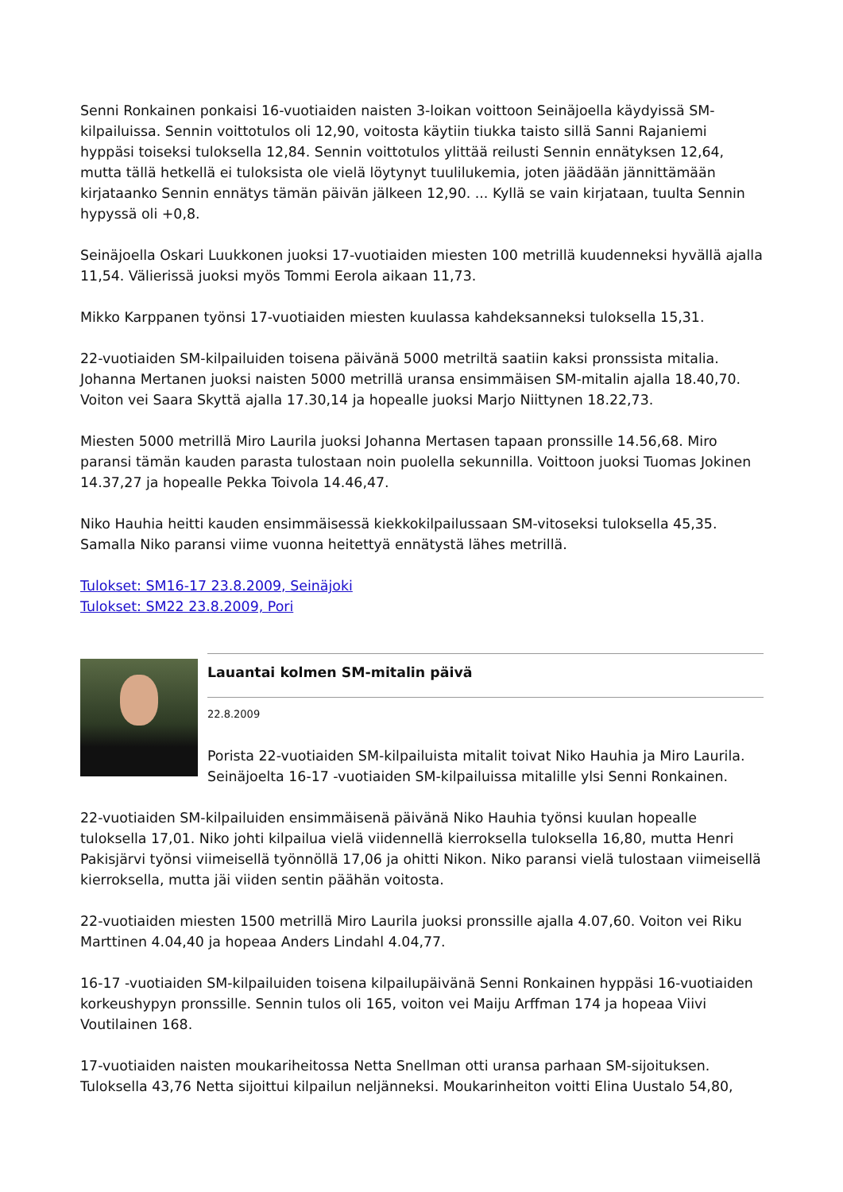Senni Ronkainen ponkaisi 16-vuotiaiden naisten 3-loikan voittoon Seinäjoella käydyissä SM-kilpailuissa. Sennin voittotulos oli 12,90, voitosta käytiin tiukka taisto sillä Sanni Rajaniemi hyppäsi toiseksi tuloksella 12,84. Sennin voittotulos ylittää reilusti Sennin ennätyksen 12,64, mutta tällä hetkellä ei tuloksista ole vielä löytynyt tuulilukemia, joten jäädään jännittämään kirjataanko Sennin ennätys tämän päivän jälkeen 12,90. ... Kyllä se vain kirjataan, tuulta Sennin hypyssä oli +0,8.
Seinäjoella Oskari Luukkonen juoksi 17-vuotiaiden miesten 100 metrillä kuudenneksi hyvällä ajalla 11,54. Välierissä juoksi myös Tommi Eerola aikaan 11,73.
Mikko Karppanen työnsi 17-vuotiaiden miesten kuulassa kahdeksanneksi tuloksella 15,31.
22-vuotiaiden SM-kilpailuiden toisena päivänä 5000 metriltä saatiin kaksi pronssista mitalia. Johanna Mertanen juoksi naisten 5000 metrillä uransa ensimmäisen SM-mitalin ajalla 18.40,70. Voiton vei Saara Skyttä ajalla 17.30,14 ja hopealle juoksi Marjo Niittynen 18.22,73.
Miesten 5000 metrillä Miro Laurila juoksi Johanna Mertasen tapaan pronssille 14.56,68. Miro paransi tämän kauden parasta tulostaan noin puolella sekunnilla. Voittoon juoksi Tuomas Jokinen 14.37,27 ja hopealle Pekka Toivola 14.46,47.
Niko Hauhia heitti kauden ensimmäisessä kiekkokilpailussaan SM-vitoseksi tuloksella 45,35. Samalla Niko paransi viime vuonna heitettyä ennätystä lähes metrillä.
Tulokset: SM16-17 23.8.2009, Seinäjoki
Tulokset: SM22 23.8.2009, Pori
Lauantai kolmen SM-mitalin päivä
22.8.2009
Porista 22-vuotiaiden SM-kilpailuista mitalit toivat Niko Hauhia ja Miro Laurila. Seinäjoelta 16-17 -vuotiaiden SM-kilpailuissa mitalille ylsi Senni Ronkainen.
22-vuotiaiden SM-kilpailuiden ensimmäisenä päivänä Niko Hauhia työnsi kuulan hopealle tuloksella 17,01. Niko johti kilpailua vielä viidennellä kierroksella tuloksella 16,80, mutta Henri Pakisjärvi työnsi viimeisellä työnnöllä 17,06 ja ohitti Nikon. Niko paransi vielä tulostaan viimeisellä kierroksella, mutta jäi viiden sentin päähän voitosta.
22-vuotiaiden miesten 1500 metrillä Miro Laurila juoksi pronssille ajalla 4.07,60. Voiton vei Riku Marttinen 4.04,40 ja hopeaa Anders Lindahl 4.04,77.
16-17 -vuotiaiden SM-kilpailuiden toisena kilpailupäivänä Senni Ronkainen hyppäsi 16-vuotiaiden korkeushypyn pronssille. Sennin tulos oli 165, voiton vei Maiju Arffman 174 ja hopeaa Viivi Voutilainen 168.
17-vuotiaiden naisten moukariheitossa Netta Snellman otti uransa parhaan SM-sijoituksen. Tuloksella 43,76 Netta sijoittui kilpailun neljänneksi. Moukarinheiton voitti Elina Uustalo 54,80,